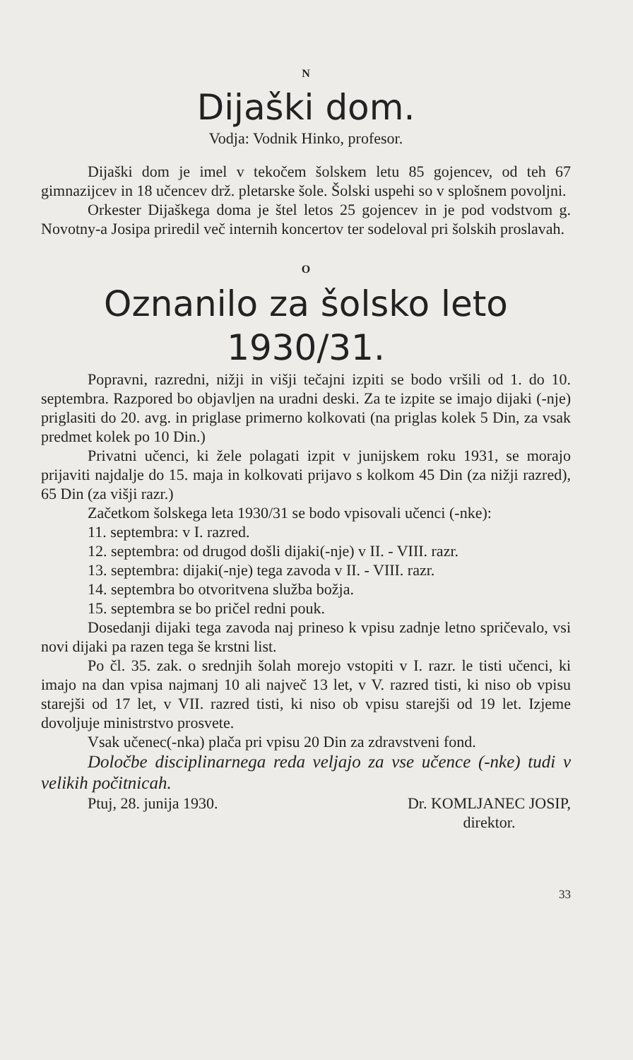N
Dijaški dom.
Vodja: Vodnik Hinko, profesor.
Dijaški dom je imel v tekočem šolskem letu 85 gojencev, od teh 67 gimnazijcev in 18 učencev drž. pletarske šole. Šolski uspehi so v splošnem povoljni.
Orkester Dijaškega doma je štel letos 25 gojencev in je pod vodstvom g. Novotny-a Josipa priredil več internih koncertov ter sodeloval pri šolskih proslavah.
O
Oznanilo za šolsko leto
1930/31.
Popravni, razredni, nižji in višji tečajni izpiti se bodo vršili od 1. do 10. septembra. Razpored bo objavljen na uradni deski. Za te izpite se imajo dijaki (-nje) priglasiti do 20. avg. in priglase primerno kolkovati (na priglas kolek 5 Din, za vsak predmet kolek po 10 Din.)
Privatni učenci, ki žele polagati izpit v junijskem roku 1931, se morajo prijaviti najdalje do 15. maja in kolkovati prijavo s kolkom 45 Din (za nižji razred), 65 Din (za višji razr.)
Začetkom šolskega leta 1930/31 se bodo vpisovali učenci (-nke):
11. septembra: v I. razred.
12. septembra: od drugod došli dijaki(-nje) v II. - VIII. razr.
13. septembra: dijaki(-nje) tega zavoda v II. - VIII. razr.
14. septembra bo otvoritvena služba božja.
15. septembra se bo pričel redni pouk.
Dosedanji dijaki tega zavoda naj prineso k vpisu zadnje letno spričevalo, vsi novi dijaki pa razen tega še krstni list.
Po čl. 35. zak. o srednjih šolah morejo vstopiti v I. razr. le tisti učenci, ki imajo na dan vpisa najmanj 10 ali največ 13 let, v V. razred tisti, ki niso ob vpisu starejši od 17 let, v VII. razred tisti, ki niso ob vpisu starejši od 19 let. Izjeme dovoljuje ministrstvo prosvete.
Vsak učenec(-nka) plača pri vpisu 20 Din za zdravstveni fond.
Določbe disciplinarnega reda veljajo za vse učence (-nke) tudi v velikih počitnicah.
Ptuj, 28. junija 1930. Dr. KOMLJANEC JOSIP,
direktor.
33